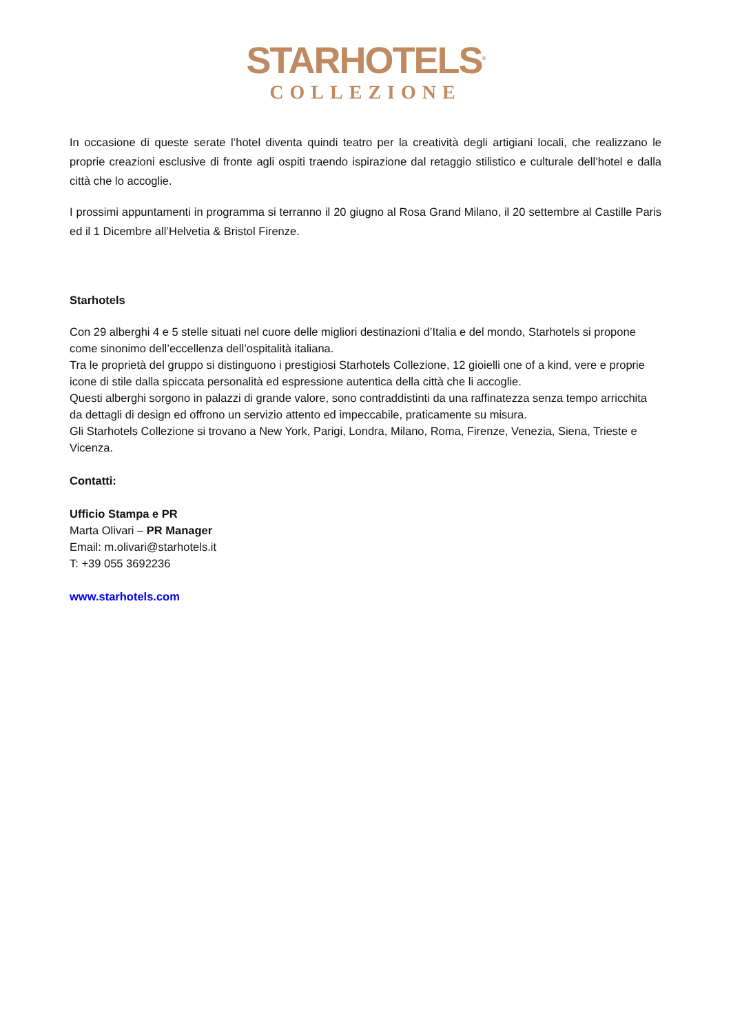STARHOTELS<sup>®</sup>
COLLEZIONE
In occasione di queste serate l’hotel diventa quindi teatro per la creatività degli artigiani locali, che realizzano le proprie creazioni esclusive di fronte agli ospiti traendo ispirazione dal retaggio stilistico e culturale dell’hotel e dalla città che lo accoglie.
I prossimi appuntamenti in programma si terranno il 20 giugno al Rosa Grand Milano, il 20 settembre al Castille Paris ed il 1 Dicembre all’Helvetia & Bristol Firenze.
Starhotels
Con 29 alberghi 4 e 5 stelle situati nel cuore delle migliori destinazioni d’Italia e del mondo, Starhotels si propone come sinonimo dell’eccellenza dell’ospitalità italiana.
Tra le proprietà del gruppo si distinguono i prestigiosi Starhotels Collezione, 12 gioielli one of a kind, vere e proprie icone di stile dalla spiccata personalità ed espressione autentica della città che li accoglie.
Questi alberghi sorgono in palazzi di grande valore, sono contraddistinti da una raffinatezza senza tempo arricchita da dettagli di design ed offrono un servizio attento ed impeccabile, praticamente su misura.
Gli Starhotels Collezione si trovano a New York, Parigi, Londra, Milano, Roma, Firenze, Venezia, Siena, Trieste e Vicenza.
Contatti:
Ufficio Stampa e PR
Marta Olivari – PR Manager
Email: m.olivari@starhotels.it
T: +39 055 3692236
www.starhotels.com